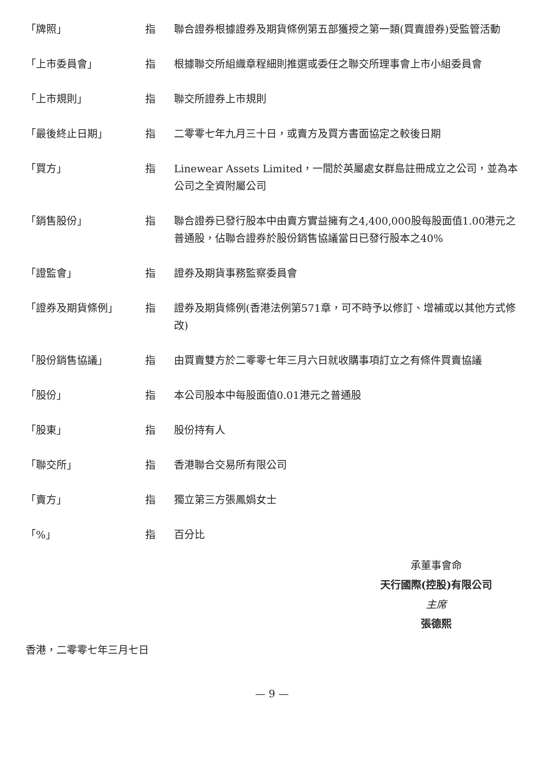「牌照」 指 聯合證券根據證券及期貨條例第五部獲授之第一類(買賣證券)受監管活動
「上市委員會」 指 根據聯交所組織章程細則推選或委任之聯交所理事會上市小組委員會
「上市規則」 指 聯交所證券上市規則
「最後終止日期」 指 二零零七年九月三十日，或賣方及買方書面協定之較後日期
「買方」 指 Linewear Assets Limited，一間於英屬處女群島註冊成立之公司，並為本公司之全資附屬公司
「銷售股份」 指 聯合證券已發行股本中由賣方實益擁有之4,400,000股每股面值1.00港元之普通股，佔聯合證券於股份銷售協議當日已發行股本之40%
「證監會」 指 證券及期貨事務監察委員會
「證券及期貨條例」 指 證券及期貨條例(香港法例第571章，可不時予以修訂、增補或以其他方式修改)
「股份銷售協議」 指 由買賣雙方於二零零七年三月六日就收購事項訂立之有條件買賣協議
「股份」 指 本公司股本中每股面值0.01港元之普通股
「股東」 指 股份持有人
「聯交所」 指 香港聯合交易所有限公司
「賣方」 指 獨立第三方張鳳娟女士
「%」 指 百分比
承董事會命
天行國際(控股)有限公司
主席
張德熙
香港，二零零七年三月七日
— 9 —